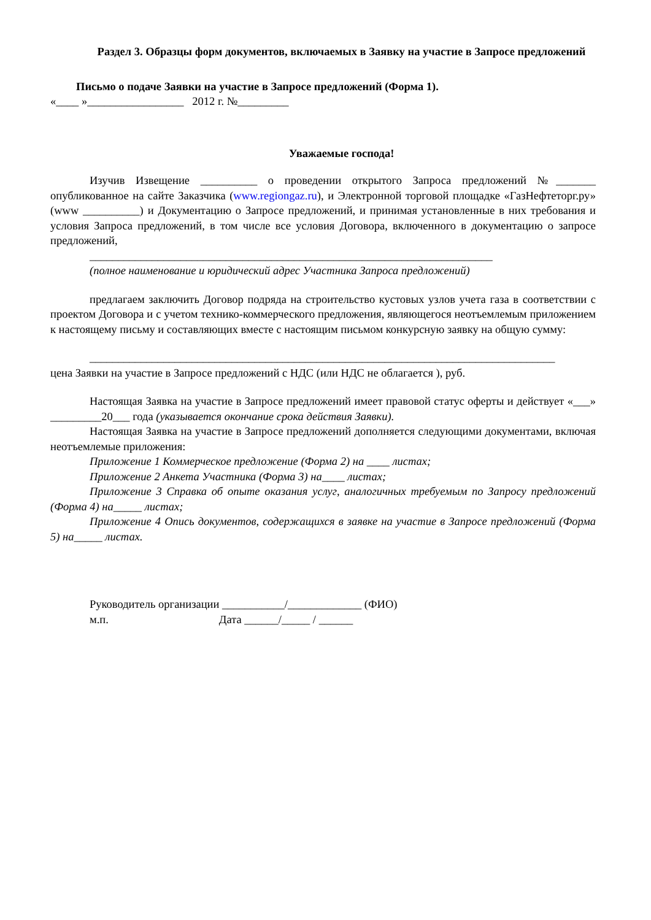Раздел 3. Образцы форм документов, включаемых в Заявку на участие в Запросе предложений
Письмо о подаче Заявки на участие в Запросе предложений (Форма 1).
«____ »_________________ 2012 г. №_________
Уважаемые господа!
Изучив Извещение __________ о проведении открытого Запроса предложений №_______ опубликованное на сайте Заказчика (www.regiongaz.ru), и Электронной торговой площадке «ГазНефтеторг.ру» (www __________) и Документацию о Запросе предложений, и принимая установленные в них требования и условия Запроса предложений, в том числе все условия Договора, включенного в документацию о запросе предложений,
_______________________________________________________________________
(полное наименование и юридический адрес Участника Запроса предложений)
предлагаем заключить Договор подряда на строительство кустовых узлов учета газа в соответствии с проектом Договора и с учетом технико-коммерческого предложения, являющегося неотъемлемым приложением к настоящему письму и составляющих вместе с настоящим письмом конкурсную заявку на общую сумму:
__________________________________________________________________________________
цена Заявки на участие в Запросе предложений с НДС (или НДС не облагается ), руб.
Настоящая Заявка на участие в Запросе предложений имеет правовой статус оферты и действует «___» _________20___ года (указывается окончание срока действия Заявки).
Настоящая Заявка на участие в Запросе предложений дополняется следующими документами, включая неотъемлемые приложения:
Приложение 1 Коммерческое предложение (Форма 2) на ____ листах;
Приложение 2 Анкета Участника (Форма 3) на____ листах;
Приложение 3 Справка об опыте оказания услуг, аналогичных требуемым по Запросу предложений (Форма 4) на_____ листах;
Приложение 4 Опись документов, содержащихся в заявке на участие в Запросе предложений (Форма 5) на_____ листах.
Руководитель организации ___________/_____________ (ФИО)
м.п. Дата ______/_____ / ______